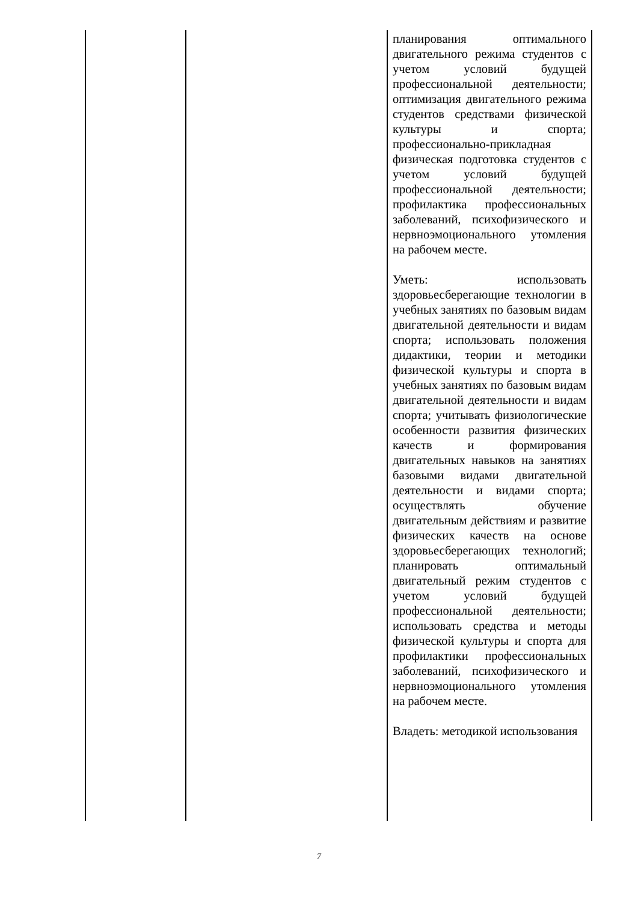| | | планирования оптимального двигательного режима студентов с учетом условий будущей профессиональной деятельности; оптимизация двигательного режима студентов средствами физической культуры и спорта; профессионально-прикладная физическая подготовка студентов с учетом условий будущей профессиональной деятельности; профилактика профессиональных заболеваний, психофизического и нервноэмоционального утомления на рабочем месте. Уметь: использовать здоровьесберегающие технологии в учебных занятиях по базовым видам двигательной деятельности и видам спорта; использовать положения дидактики, теории и методики физической культуры и спорта в учебных занятиях по базовым видам двигательной деятельности и видам спорта; учитывать физиологические особенности развития физических качеств и формирования двигательных навыков на занятиях базовыми видами двигательной деятельности и видами спорта; осуществлять обучение двигательным действиям и развитие физических качеств на основе здоровьесберегающих технологий; планировать оптимальный двигательный режим студентов с учетом условий будущей профессиональной деятельности; использовать средства и методы физической культуры и спорта для профилактики профессиональных заболеваний, психофизического и нервноэмоционального утомления на рабочем месте. Владеть: методикой использования |
7